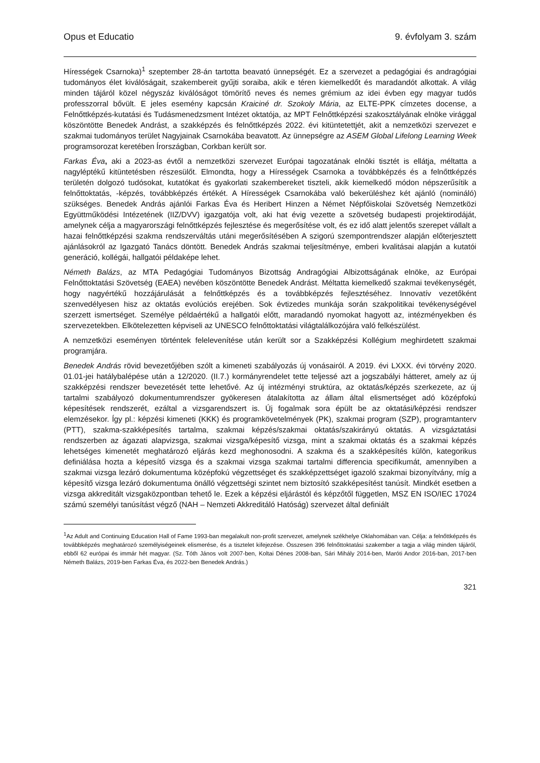Opus et Educatio 9. évfolyam 3. szám
Hírességek Csarnoka)<sup>1</sup> szeptember 28-án tartotta beavató ünnepségét. Ez a szervezet a pedagógiai és andragógiai tudományos élet kiválóságait, szakembereit gyűjti soraiba, akik e téren kiemelkedőt és maradandót alkottak. A világ minden tájáról közel négyszáz kiválóságot tömörítő neves és nemes grémium az idei évben egy magyar tudós professzorral bővült. E jeles esemény kapcsán Kraiciné dr. Szokoly Mária, az ELTE-PPK címzetes docense, a Felnőttképzés-kutatási és Tudásmenedzsment Intézet oktatója, az MPT Felnőttképzési szakosztályának elnöke virággal köszöntötte Benedek Andrást, a szakképzés és felnőttképzés 2022. évi kitüntetettjét, akit a nemzetközi szervezet e szakmai tudományos terület Nagyjainak Csarnokába beavatott. Az ünnepségre az ASEM Global Lifelong Learning Week programsorozat keretében Írországban, Corkban került sor.
Farkas Éva, aki a 2023-as évtől a nemzetközi szervezet Európai tagozatának elnöki tisztét is ellátja, méltatta a nagyléptékű kitüntetésben részesülőt. Elmondta, hogy a Hírességek Csarnoka a továbbképzés és a felnőttképzés területén dolgozó tudósokat, kutatókat és gyakorlati szakembereket tiszteli, akik kiemelkedő módon népszerűsítik a felnőttoktatás, -képzés, továbbképzés értékét. A Hírességek Csarnokába való bekerüléshez két ajánló (nomináló) szükséges. Benedek András ajánlói Farkas Éva és Heribert Hinzen a Német Népfőiskolai Szövetség Nemzetközi Együttműködési Intézetének (IIZ/DVV) igazgatója volt, aki hat évig vezette a szövetség budapesti projektirodáját, amelynek célja a magyarországi felnőttképzés fejlesztése és megerősítése volt, és ez idő alatt jelentős szerepet vállalt a hazai felnőttképzési szakma rendszerváltás utáni megerősítésében A szigorú szempontrendszer alapján előterjesztett ajánlásokról az Igazgató Tanács döntött. Benedek András szakmai teljesítménye, emberi kvalitásai alapján a kutatói generáció, kollégái, hallgatói példaképe lehet.
Németh Balázs, az MTA Pedagógiai Tudományos Bizottság Andragógiai Albizottságának elnöke, az Európai Felnőttoktatási Szövetség (EAEA) nevében köszöntötte Benedek Andrást. Méltatta kiemelkedő szakmai tevékenységét, hogy nagyértékű hozzájárulását a felnőttképzés és a továbbképzés fejlesztéséhez. Innovatív vezetőként szenvedélyesen hisz az oktatás evolúciós erejében. Sok évtizedes munkája során szakpolitikai tevékenységével szerzett ismertséget. Személye példaértékű a hallgatói előtt, maradandó nyomokat hagyott az, intézményekben és szervezetekben. Elkötelezetten képviseli az UNESCO felnőttoktatási világtalálkozójára való felkészülést.
A nemzetközi eseményen történtek felelevenítése után került sor a Szakképzési Kollégium meghirdetett szakmai programjára.
Benedek András rövid bevezetőjében szólt a kimeneti szabályozás új vonásairól. A 2019. évi LXXX. évi törvény 2020. 01.01-jei hatálybalépése után a 12/2020. (II.7.) kormányrendelet tette teljessé azt a jogszabályi hátteret, amely az új szakképzési rendszer bevezetését tette lehetővé. Az új intézményi struktúra, az oktatás/képzés szerkezete, az új tartalmi szabályozó dokumentumrendszer gyökeresen átalakította az állam által elismertséget adó középfokú képesítések rendszerét, ezáltal a vizsgarendszert is. Új fogalmak sora épült be az oktatási/képzési rendszer elemzésekor. Így pl.: képzési kimeneti (KKK) és programkövetelmények (PK), szakmai program (SZP), programtanterv (PTT), szakma-szakképesítés tartalma, szakmai képzés/szakmai oktatás/szakirányú oktatás. A vizsgáztatási rendszerben az ágazati alapvizsga, szakmai vizsga/képesítő vizsga, mint a szakmai oktatás és a szakmai képzés lehetséges kimenetét meghatározó eljárás kezd meghonosodni. A szakma és a szakképesítés külön, kategorikus definiálása hozta a képesítő vizsga és a szakmai vizsga szakmai tartalmi differencia specifikumát, amennyiben a szakmai vizsga lezáró dokumentuma középfokú végzettséget és szakképzettséget igazoló szakmai bizonyítvány, míg a képesítő vizsga lezáró dokumentuma önálló végzettségi szintet nem biztosító szakképesítést tanúsít. Mindkét esetben a vizsga akkreditált vizsgaközpontban tehető le. Ezek a képzési eljárástól és képzőtől független, MSZ EN ISO/IEC 17024 számú személyi tanúsítást végző (NAH – Nemzeti Akkreditáló Hatóság) szervezet által definiált
<sup>1</sup> Az Adult and Continuing Education Hall of Fame 1993-ban megalakult non-profit szervezet, amelynek székhelye Oklahomában van. Célja: a felnőttképzés és továbbképzés meghatározó személyiségeinek elismerése, és a tisztelet kifejezése. Összesen 396 felnőttoktatási szakember a tagja a világ minden tájáról, ebből 62 európai és immár hét magyar. (Sz. Tóth János volt 2007-ben, Koltai Dénes 2008-ban, Sári Mihály 2014-ben, Maróti Andor 2016-ban, 2017-ben Németh Balázs, 2019-ben Farkas Éva, és 2022-ben Benedek András.)
321